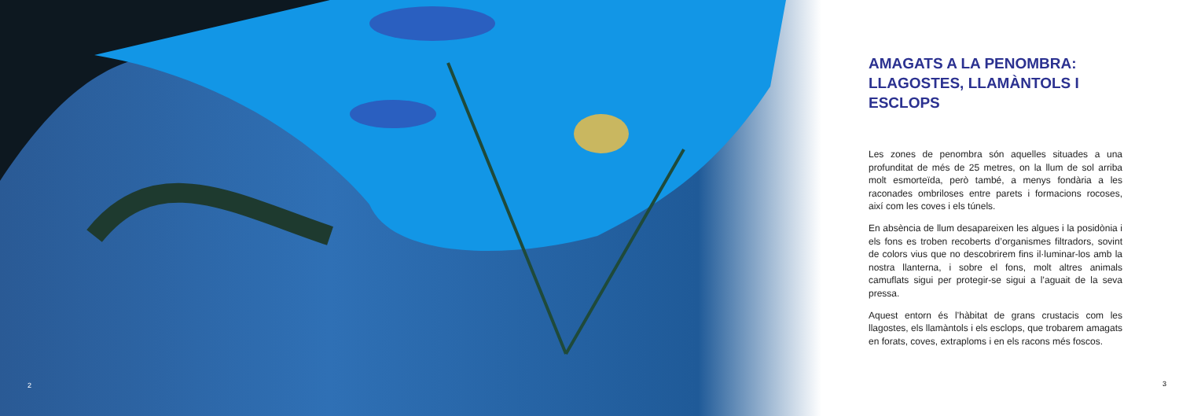2
AMAGATS A LA PENOMBRA: LLAGOSTES, LLAMÀNTOLS I ESCLOPS
Les zones de penombra són aquelles situades a una profunditat de més de 25 metres, on la llum de sol arriba molt esmorteïda, però també, a menys fondària a les raconades ombriloses entre parets i formacions rocoses, així com les coves i els túnels.
En absència de llum desapareixen les algues i la posidònia i els fons es troben recoberts d’organismes filtradors, sovint de colors vius que no descobrirem fins il·luminar-los amb la nostra llanterna, i sobre el fons, molt altres animals camuflats sigui per protegir-se sigui a l’aguait de la seva pressa.
Aquest entorn és l’hàbitat de grans crustacis com les llagostes, els llamàntols i els esclops, que trobarem amagats en forats, coves, extraploms i en els racons més foscos.
3